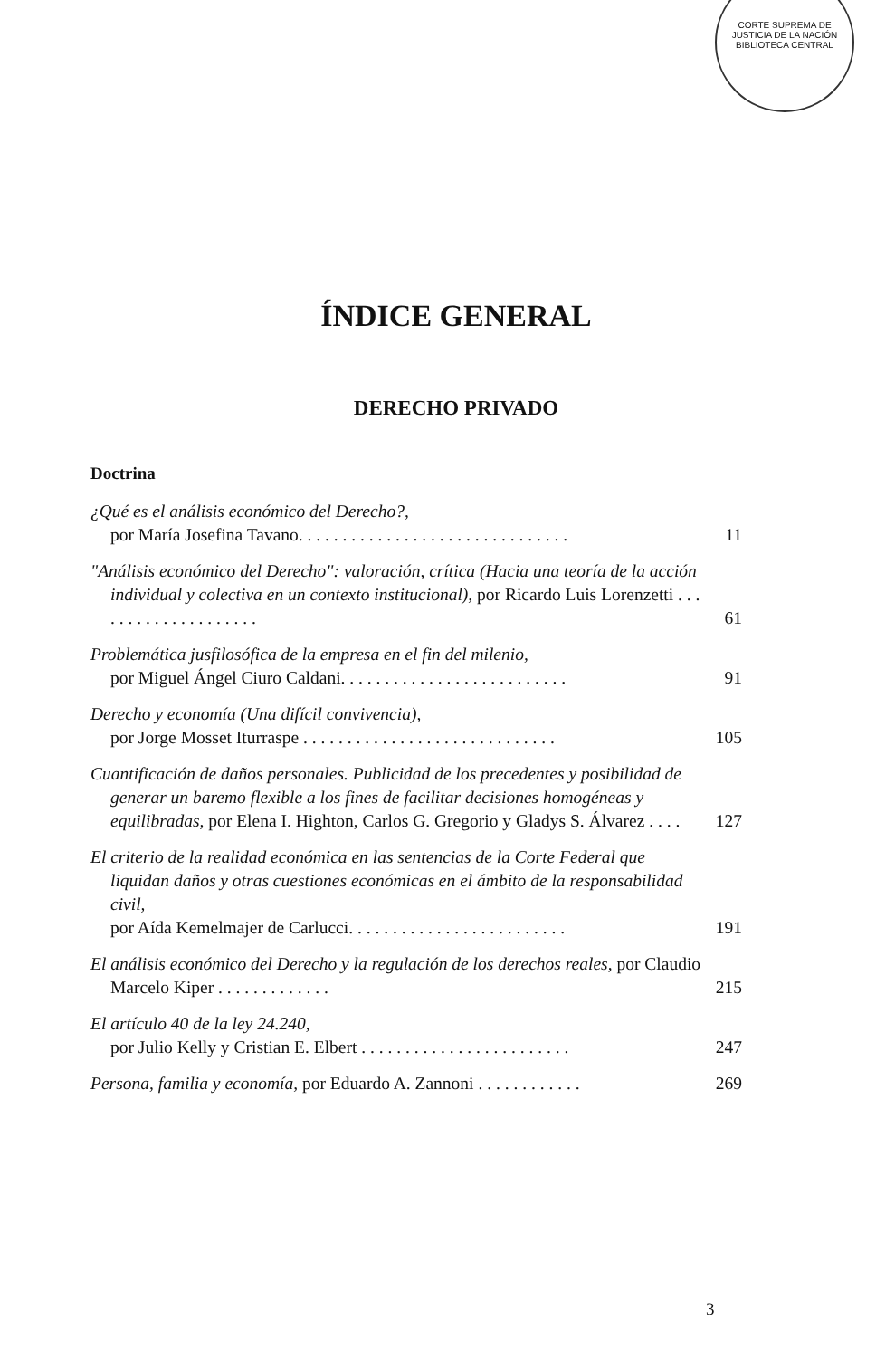CORTE SUPREMA DE JUSTICIA DE LA NACIÓN
BIBLIOTECA CENTRAL
ÍNDICE GENERAL
DERECHO PRIVADO
Doctrina
¿Qué es el análisis económico del Derecho?,
por María Josefina Tavano. . . . . . . . . . . . . . . . . . . . . . . . . . . . . . .
11
"Análisis económico del Derecho": valoración, crítica (Hacia una teoría de la acción individual y colectiva en un contexto institucional), por Ricardo Luis Lorenzetti . . . . . . . . . . . . . . . . . . . .
61
Problemática jusfilosófica de la empresa en el fin del milenio,
por Miguel Ángel Ciuro Caldani. . . . . . . . . . . . . . . . . . . . . . . . . .
91
Derecho y economía (Una difícil convivencia),
por Jorge Mosset Iturraspe . . . . . . . . . . . . . . . . . . . . . . . . . . . . .
105
Cuantificación de daños personales. Publicidad de los precedentes y posibilidad de generar un baremo flexible a los fines de facilitar decisiones homogéneas y equilibradas, por Elena I. Highton, Carlos G. Gregorio y Gladys S. Álvarez . . . .
127
El criterio de la realidad económica en las sentencias de la Corte Federal que liquidan daños y otras cuestiones económicas en el ámbito de la responsabilidad civil,
por Aída Kemelmajer de Carlucci. . . . . . . . . . . . . . . . . . . . . . . . .
191
El análisis económico del Derecho y la regulación de los derechos reales, por Claudio Marcelo Kiper . . . . . . . . . . . . .
215
El artículo 40 de la ley 24.240,
por Julio Kelly y Cristian E. Elbert . . . . . . . . . . . . . . . . . . . . . . . .
247
Persona, familia y economía, por Eduardo A. Zannoni . . . . . . . . . . . .
269
3